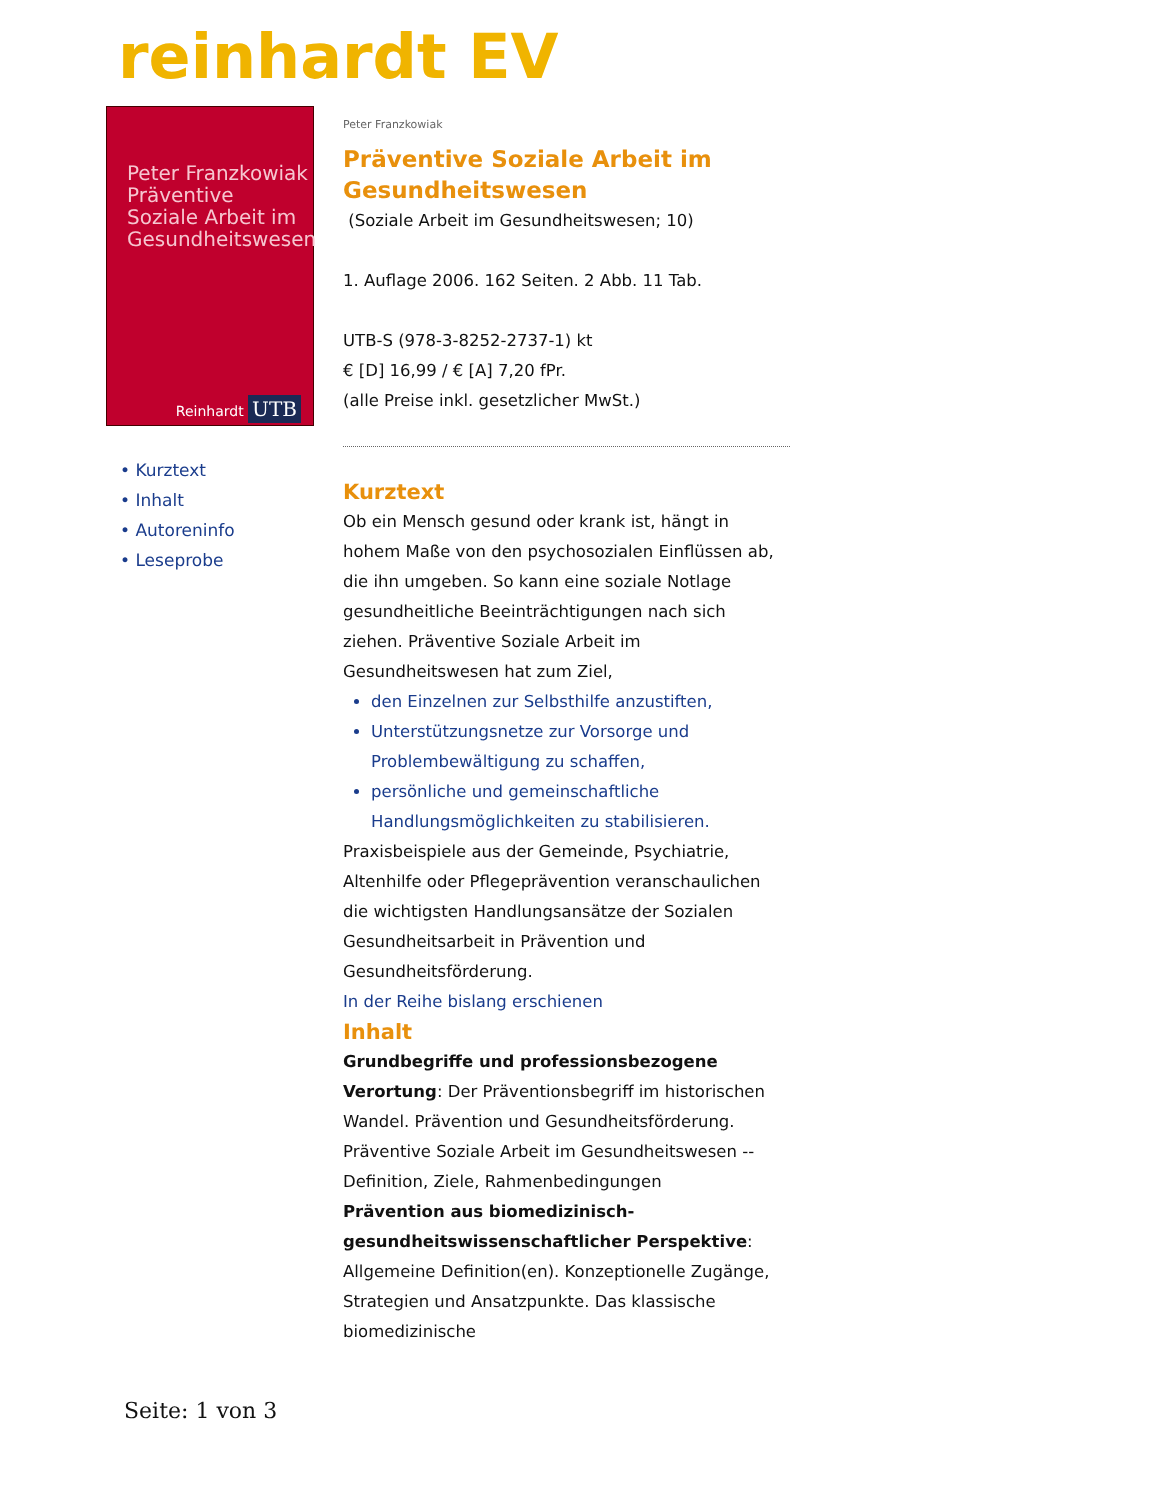reinhardt EV
Peter Franzkowiak
Präventive
Soziale Arbeit im
Gesundheitswesen
Reinhardt UTB
• Kurztext
• Inhalt
• Autoreninfo
• Leseprobe
Peter Franzkowiak
Präventive Soziale Arbeit im Gesundheitswesen
(Soziale Arbeit im Gesundheitswesen; 10)
1. Auflage 2006. 162 Seiten. 2 Abb. 11 Tab.
UTB-S (978-3-8252-2737-1) kt
€ [D] 16,99 / € [A] 7,20 fPr.
(alle Preise inkl. gesetzlicher MwSt.)
Kurztext
Ob ein Mensch gesund oder krank ist, hängt in hohem Maße von den psychosozialen Einflüssen ab, die ihn umgeben. So kann eine soziale Notlage gesundheitliche Beeinträchtigungen nach sich ziehen. Präventive Soziale Arbeit im Gesundheitswesen hat zum Ziel,
den Einzelnen zur Selbsthilfe anzustiften,
Unterstützungsnetze zur Vorsorge und Problembewältigung zu schaffen,
persönliche und gemeinschaftliche Handlungsmöglichkeiten zu stabilisieren.
Praxisbeispiele aus der Gemeinde, Psychiatrie, Altenhilfe oder Pflegeprävention veranschaulichen die wichtigsten Handlungsansätze der Sozialen Gesundheitsarbeit in Prävention und Gesundheitsförderung.
In der Reihe bislang erschienen
Inhalt
Grundbegriffe und professionsbezogene Verortung: Der Präventionsbegriff im historischen Wandel. Prävention und Gesundheitsförderung. Präventive Soziale Arbeit im Gesundheitswesen -- Definition, Ziele, Rahmenbedingungen
Prävention aus biomedizinisch-gesundheitswissenschaftlicher Perspektive: Allgemeine Definition(en). Konzeptionelle Zugänge, Strategien und Ansatzpunkte. Das klassische biomedizinische
Seite: 1 von 3